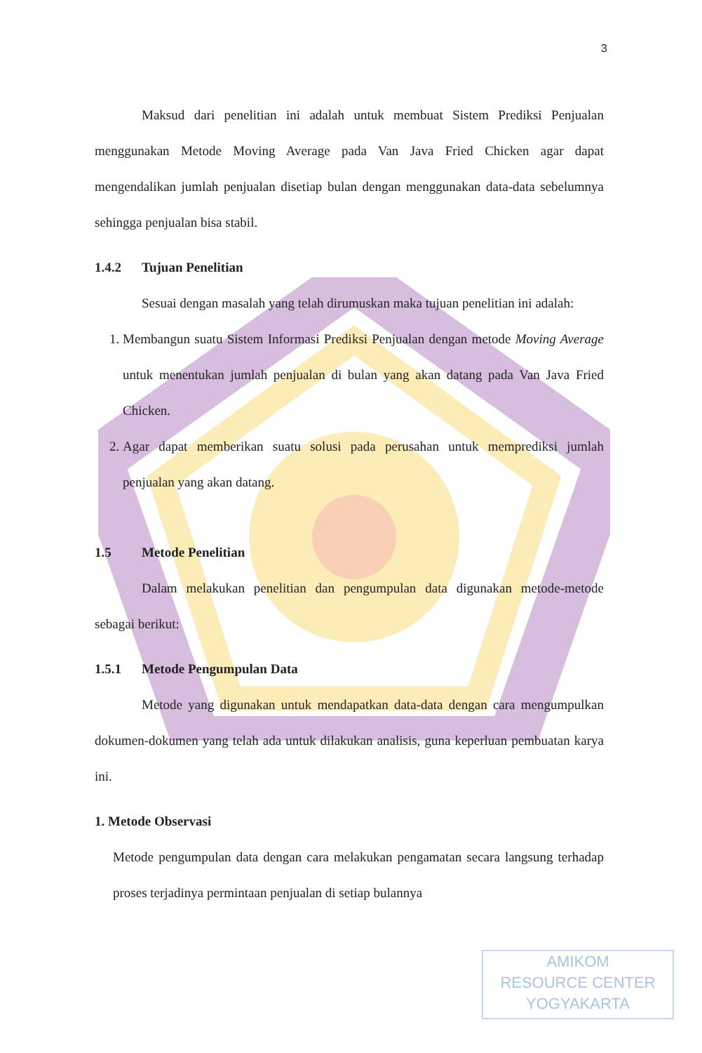3
Maksud dari penelitian ini adalah untuk membuat Sistem Prediksi Penjualan menggunakan Metode Moving Average pada Van Java Fried Chicken agar dapat mengendalikan jumlah penjualan disetiap bulan dengan menggunakan data-data sebelumnya sehingga penjualan bisa stabil.
1.4.2 Tujuan Penelitian
Sesuai dengan masalah yang telah dirumuskan maka tujuan penelitian ini adalah:
1. Membangun suatu Sistem Informasi Prediksi Penjualan dengan metode Moving Average untuk menentukan jumlah penjualan di bulan yang akan datang pada Van Java Fried Chicken.
2. Agar dapat memberikan suatu solusi pada perusahan untuk memprediksi jumlah penjualan yang akan datang.
1.5 Metode Penelitian
Dalam melakukan penelitian dan pengumpulan data digunakan metode-metode sebagai berikut:
1.5.1 Metode Pengumpulan Data
Metode yang digunakan untuk mendapatkan data-data dengan cara mengumpulkan dokumen-dokumen yang telah ada untuk dilakukan analisis, guna keperluan pembuatan karya ini.
1. Metode Observasi
Metode pengumpulan data dengan cara melakukan pengamatan secara langsung terhadap proses terjadinya permintaan penjualan di setiap bulannya
AMIKOM
RESOURCE CENTER
YOGYAKARTA